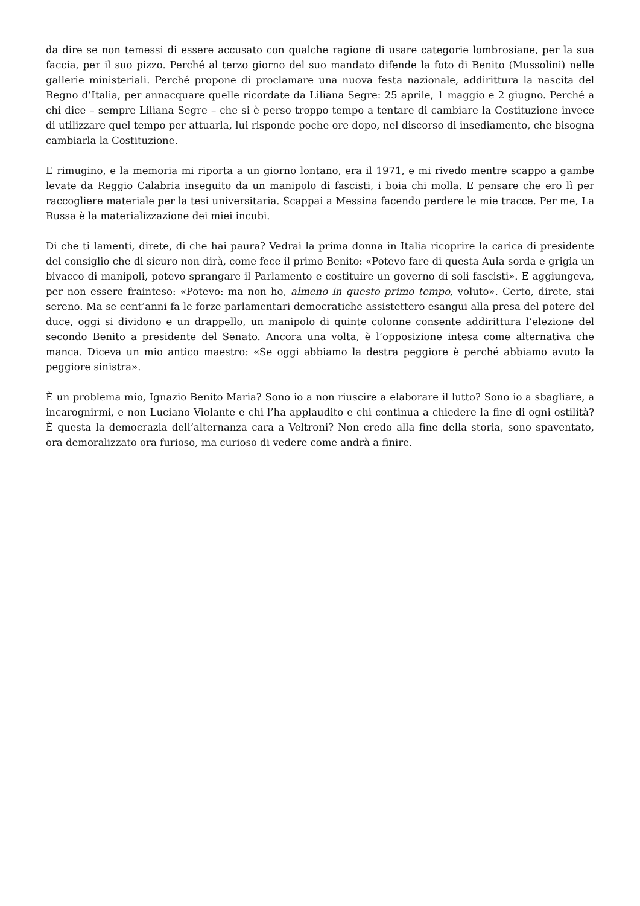da dire se non temessi di essere accusato con qualche ragione di usare categorie lombrosiane, per la sua faccia, per il suo pizzo. Perché al terzo giorno del suo mandato difende la foto di Benito (Mussolini) nelle gallerie ministeriali. Perché propone di proclamare una nuova festa nazionale, addirittura la nascita del Regno d’Italia, per annacquare quelle ricordate da Liliana Segre: 25 aprile, 1 maggio e 2 giugno. Perché a chi dice – sempre Liliana Segre – che si è perso troppo tempo a tentare di cambiare la Costituzione invece di utilizzare quel tempo per attuarla, lui risponde poche ore dopo, nel discorso di insediamento, che bisogna cambiarla la Costituzione.
E rimugino, e la memoria mi riporta a un giorno lontano, era il 1971, e mi rivedo mentre scappo a gambe levate da Reggio Calabria inseguito da un manipolo di fascisti, i boia chi molla. E pensare che ero lì per raccogliere materiale per la tesi universitaria. Scappai a Messina facendo perdere le mie tracce. Per me, La Russa è la materializzazione dei miei incubi.
Di che ti lamenti, direte, di che hai paura? Vedrai la prima donna in Italia ricoprire la carica di presidente del consiglio che di sicuro non dirà, come fece il primo Benito: «Potevo fare di questa Aula sorda e grigia un bivacco di manipoli, potevo sprangare il Parlamento e costituire un governo di soli fascisti». E aggiungeva, per non essere frainteso: «Potevo: ma non ho, almeno in questo primo tempo, voluto». Certo, direte, stai sereno. Ma se cent’anni fa le forze parlamentari democratiche assistettero esangui alla presa del potere del duce, oggi si dividono e un drappello, un manipolo di quinte colonne consente addirittura l’elezione del secondo Benito a presidente del Senato. Ancora una volta, è l’opposizione intesa come alternativa che manca. Diceva un mio antico maestro: «Se oggi abbiamo la destra peggiore è perché abbiamo avuto la peggiore sinistra».
È un problema mio, Ignazio Benito Maria? Sono io a non riuscire a elaborare il lutto? Sono io a sbagliare, a incarognirmi, e non Luciano Violante e chi l’ha applaudito e chi continua a chiedere la fine di ogni ostilità? È questa la democrazia dell’alternanza cara a Veltroni? Non credo alla fine della storia, sono spaventato, ora demoralizzato ora furioso, ma curioso di vedere come andrà a finire.